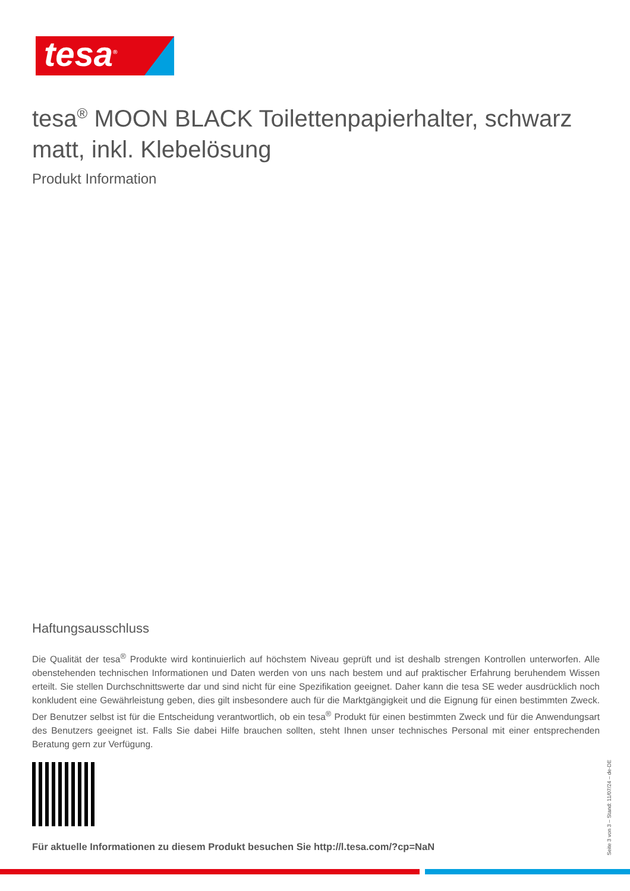tesa<sup>®</sup>
tesa<sup>®</sup> MOON BLACK Toilettenpapierhalter, schwarz matt, inkl. Klebelösung
Produkt Information
Haftungsausschluss
Die Qualität der tesa<sup>®</sup> Produkte wird kontinuierlich auf höchstem Niveau geprüft und ist deshalb strengen Kontrollen unterworfen. Alle obenstehenden technischen Informationen und Daten werden von uns nach bestem und auf praktischer Erfahrung beruhendem Wissen erteilt. Sie stellen Durchschnittswerte dar und sind nicht für eine Spezifikation geeignet. Daher kann die tesa SE weder ausdrücklich noch konkludent eine Gewährleistung geben, dies gilt insbesondere auch für die Marktgängigkeit und die Eignung für einen bestimmten Zweck. Der Benutzer selbst ist für die Entscheidung verantwortlich, ob ein tesa<sup>®</sup> Produkt für einen bestimmten Zweck und für die Anwendungsart des Benutzers geeignet ist. Falls Sie dabei Hilfe brauchen sollten, steht Ihnen unser technisches Personal mit einer entsprechenden Beratung gern zur Verfügung.
Für aktuelle Informationen zu diesem Produkt besuchen Sie http://l.tesa.com/?cp=NaN
Seite 3 von 3 – Stand: 11/07/24 – de-DE